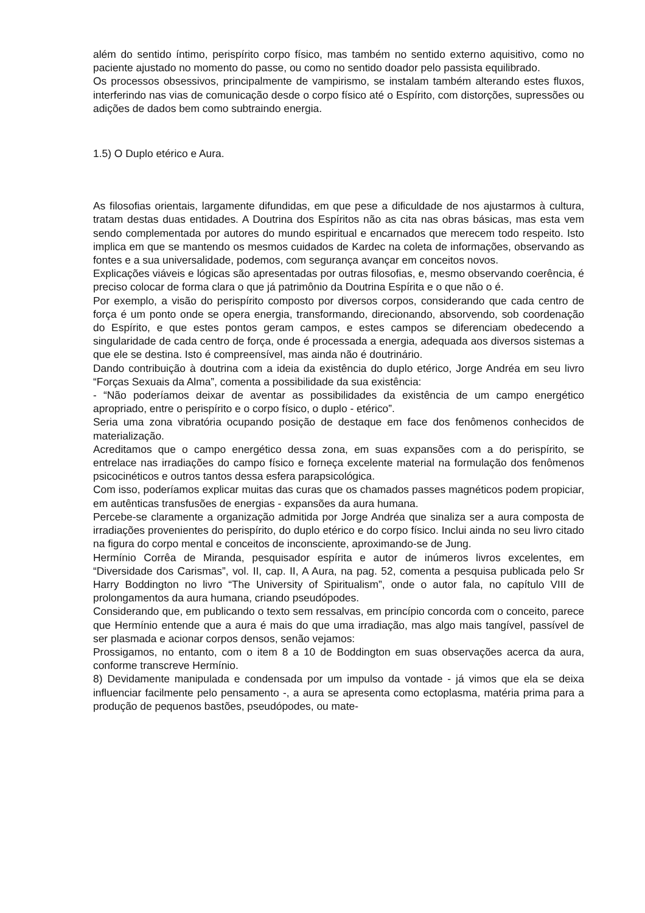além do sentido íntimo, perispírito corpo físico, mas também no sentido externo aquisitivo, como no paciente ajustado no momento do passe, ou como no sentido doador pelo passista equilibrado.
Os processos obsessivos, principalmente de vampirismo, se instalam também alterando estes fluxos, interferindo nas vias de comunicação desde o corpo físico até o Espírito, com distorções, supressões ou adições de dados bem como subtraindo energia.
1.5) O Duplo etérico e Aura.
As filosofias orientais, largamente difundidas, em que pese a dificuldade de nos ajustarmos à cultura, tratam destas duas entidades. A Doutrina dos Espíritos não as cita nas obras básicas, mas esta vem sendo complementada por autores do mundo espiritual e encarnados que merecem todo respeito. Isto implica em que se mantendo os mesmos cuidados de Kardec na coleta de informações, observando as fontes e a sua universalidade, podemos, com segurança avançar em conceitos novos.
Explicações viáveis e lógicas são apresentadas por outras filosofias, e, mesmo observando coerência, é preciso colocar de forma clara o que já patrimônio da Doutrina Espírita e o que não o é.
Por exemplo, a visão do perispírito composto por diversos corpos, considerando que cada centro de força é um ponto onde se opera energia, transformando, direcionando, absorvendo, sob coordenação do Espírito, e que estes pontos geram campos, e estes campos se diferenciam obedecendo a singularidade de cada centro de força, onde é processada a energia, adequada aos diversos sistemas a que ele se destina. Isto é compreensível, mas ainda não é doutrinário.
Dando contribuição à doutrina com a ideia da existência do duplo etérico, Jorge Andréa em seu livro “Forças Sexuais da Alma”, comenta a possibilidade da sua existência:
- “Não poderíamos deixar de aventar as possibilidades da existência de um campo energético apropriado, entre o perispírito e o corpo físico, o duplo - etérico”.
Seria uma zona vibratória ocupando posição de destaque em face dos fenômenos conhecidos de materialização.
Acreditamos que o campo energético dessa zona, em suas expansões com a do perispírito, se entrelace nas irradiações do campo físico e forneça excelente material na formulação dos fenômenos psicocinéticos e outros tantos dessa esfera parapsicológica.
Com isso, poderíamos explicar muitas das curas que os chamados passes magnéticos podem propiciar, em autênticas transfusões de energias - expansões da aura humana.
Percebe-se claramente a organização admitida por Jorge Andréa que sinaliza ser a aura composta de irradiações provenientes do perispírito, do duplo etérico e do corpo físico. Inclui ainda no seu livro citado na figura do corpo mental e conceitos de inconsciente, aproximando-se de Jung.
Hermínio Corrêa de Miranda, pesquisador espírita e autor de inúmeros livros excelentes, em “Diversidade dos Carismas”, vol. II, cap. II, A Aura, na pag. 52, comenta a pesquisa publicada pelo Sr Harry Boddington no livro “The University of Spiritualism”, onde o autor fala, no capítulo VIII de prolongamentos da aura humana, criando pseudópodes.
Considerando que, em publicando o texto sem ressalvas, em princípio concorda com o conceito, parece que Hermínio entende que a aura é mais do que uma irradiação, mas algo mais tangível, passível de ser plasmada e acionar corpos densos, senão vejamos:
Prossigamos, no entanto, com o item 8 a 10 de Boddington em suas observações acerca da aura, conforme transcreve Hermínio.
8) Devidamente manipulada e condensada por um impulso da vontade - já vimos que ela se deixa influenciar facilmente pelo pensamento -, a aura se apresenta como ectoplasma, matéria prima para a produção de pequenos bastões, pseudópodes, ou mate-